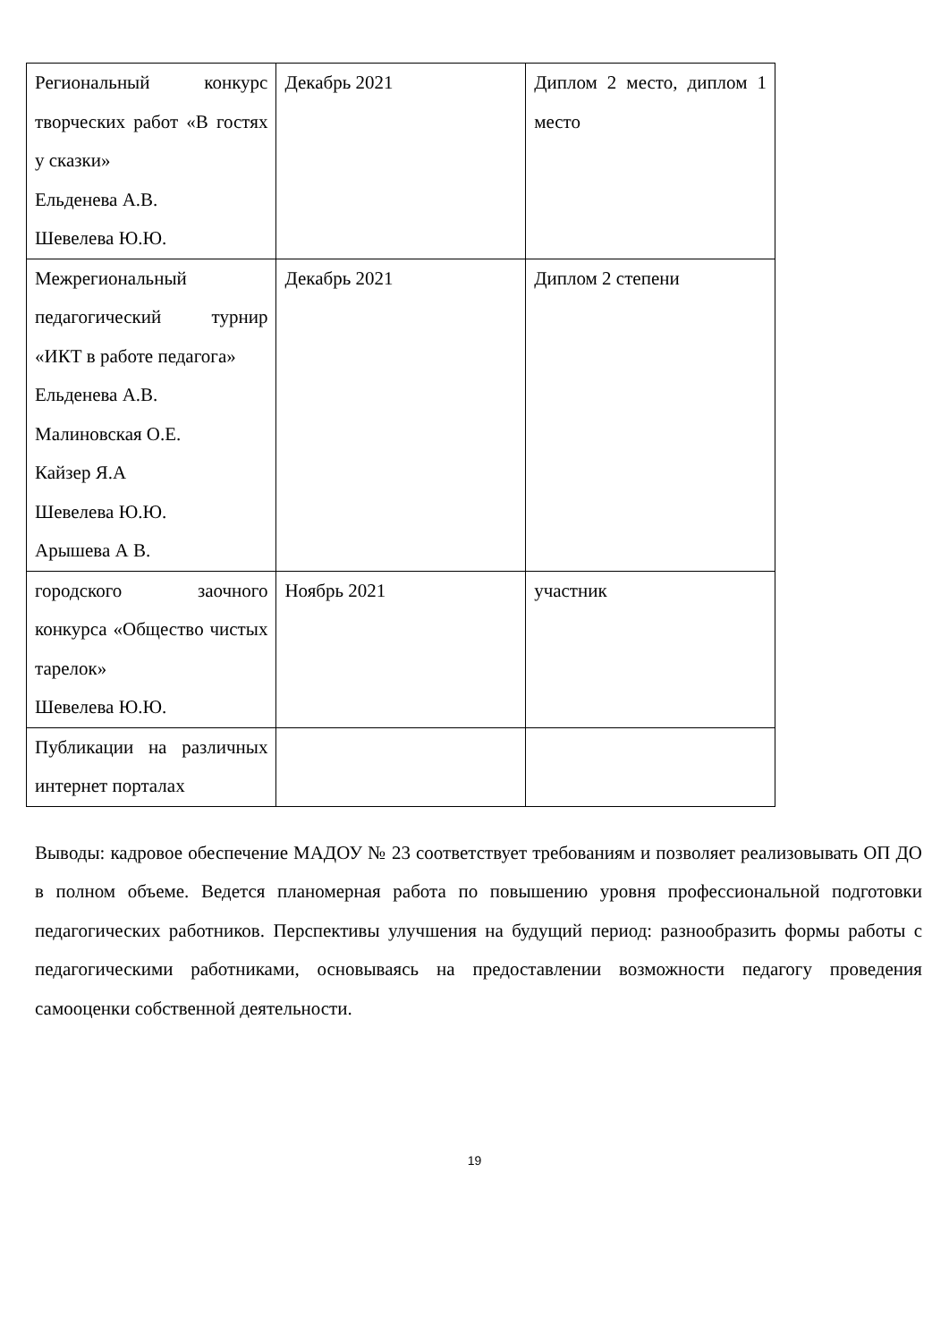| Региональный конкурс творческих работ «В гостях у сказки» Ельденева А.В. Шевелева Ю.Ю. | Декабрь 2021 | Диплом 2 место, диплом 1 место |
| Межрегиональный педагогический турнир «ИКТ в работе педагога» Ельденева А.В. Малиновская О.Е. Кайзер Я.А Шевелева Ю.Ю. Арышева А В. | Декабрь 2021 | Диплом 2 степени |
| городского заочного конкурса «Общество чистых тарелок» Шевелева Ю.Ю. | Ноябрь 2021 | участник |
| Публикации на различных интернет порталах | | |
Выводы: кадровое обеспечение МАДОУ № 23 соответствует требованиям и позволяет реализовывать ОП ДО в полном объеме. Ведется планомерная работа по повышению уровня профессиональной подготовки педагогических работников. Перспективы улучшения на будущий период: разнообразить формы работы с педагогическими работниками, основываясь на предоставлении возможности педагогу проведения самооценки собственной деятельности.
19